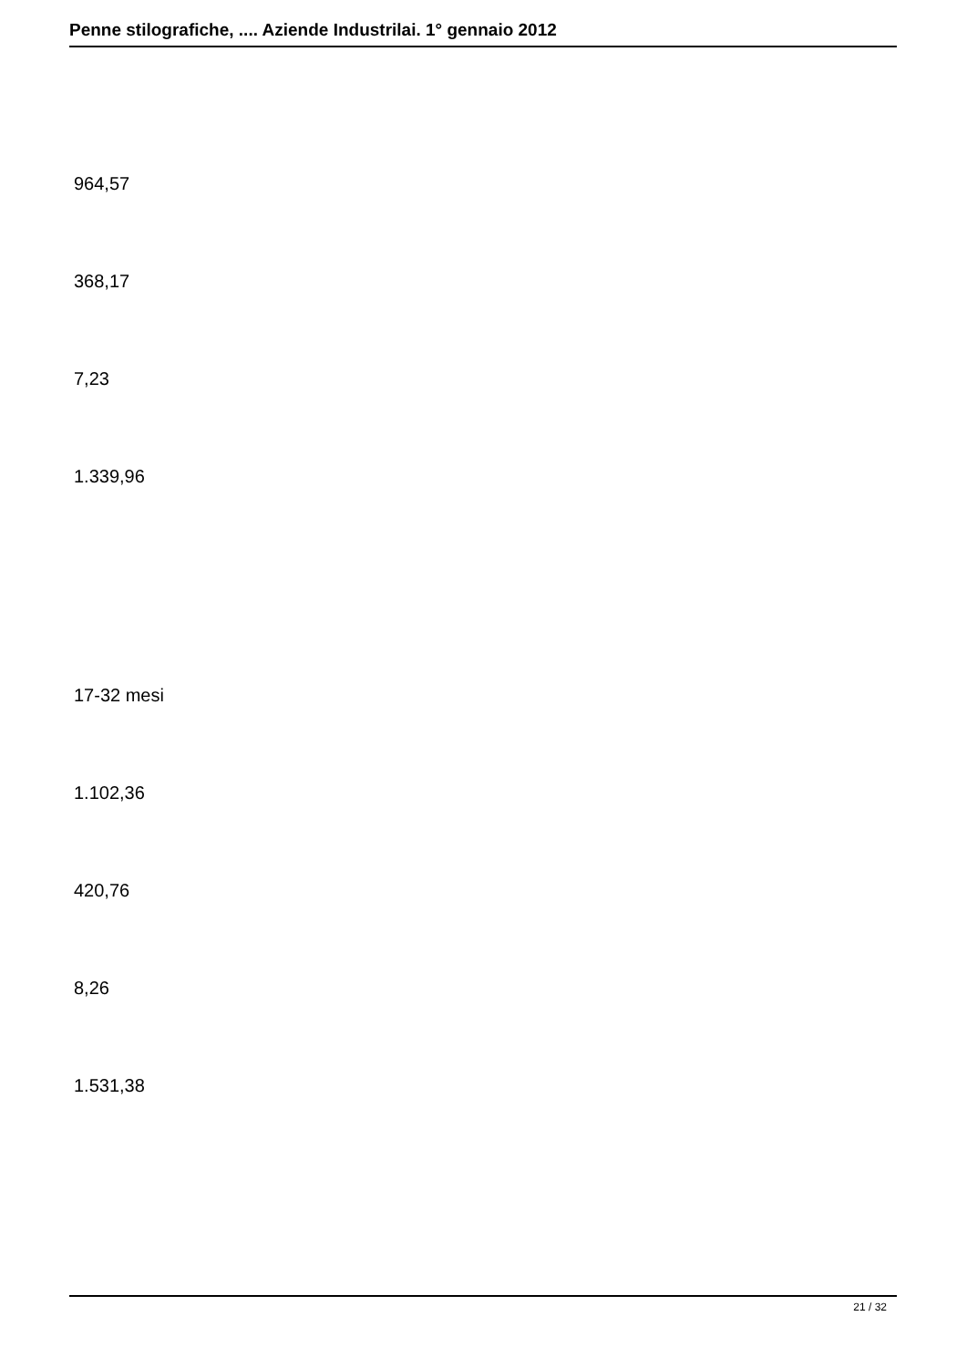Penne stilografiche, .... Aziende Industrilai. 1° gennaio 2012
964,57
368,17
7,23
1.339,96
17-32 mesi
1.102,36
420,76
8,26
1.531,38
21 / 32